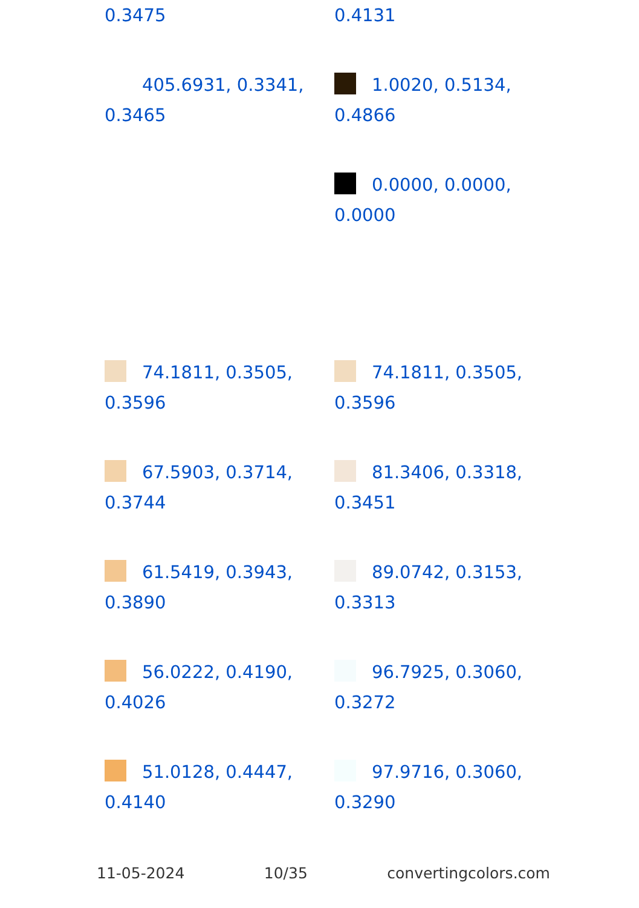0.3475 0.4131
405.6931, 0.3341, 0.3465
1.0020, 0.5134, 0.4866
0.0000, 0.0000, 0.0000
74.1811, 0.3505, 0.3596
74.1811, 0.3505, 0.3596
67.5903, 0.3714, 0.3744
81.3406, 0.3318, 0.3451
61.5419, 0.3943, 0.3890
89.0742, 0.3153, 0.3313
56.0222, 0.4190, 0.4026
96.7925, 0.3060, 0.3272
51.0128, 0.4447, 0.4140
97.9716, 0.3060, 0.3290
11-05-2024 10/35 convertingcolors.com